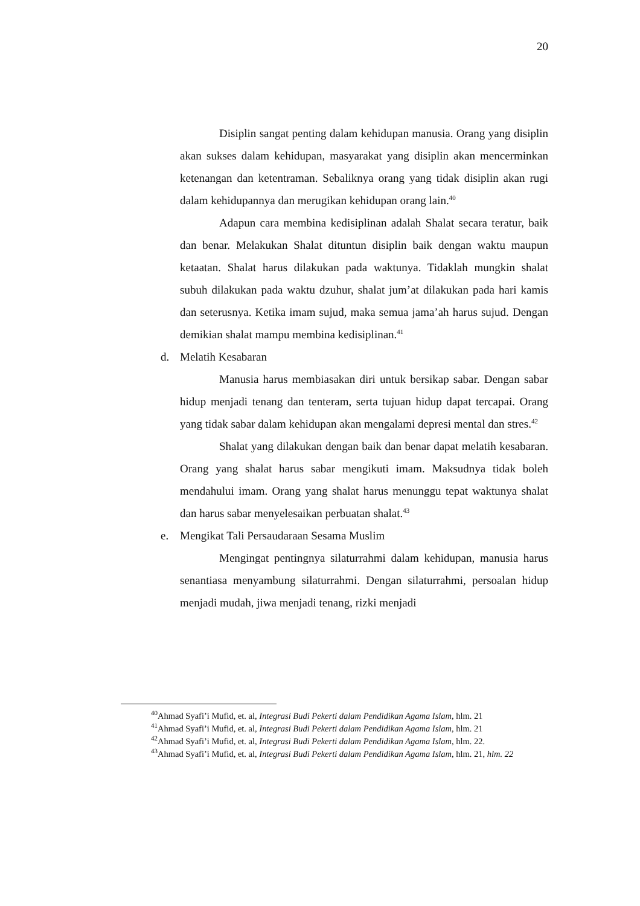20
Disiplin sangat penting dalam kehidupan manusia. Orang yang disiplin akan sukses dalam kehidupan, masyarakat yang disiplin akan mencerminkan ketenangan dan ketentraman. Sebaliknya orang yang tidak disiplin akan rugi dalam kehidupannya dan merugikan kehidupan orang lain.<sup>40</sup>
Adapun cara membina kedisiplinan adalah Shalat secara teratur, baik dan benar. Melakukan Shalat dituntun disiplin baik dengan waktu maupun ketaatan. Shalat harus dilakukan pada waktunya. Tidaklah mungkin shalat subuh dilakukan pada waktu dzuhur, shalat jum’at dilakukan pada hari kamis dan seterusnya. Ketika imam sujud, maka semua jama’ah harus sujud. Dengan demikian shalat mampu membina kedisiplinan.<sup>41</sup>
d. Melatih Kesabaran
Manusia harus membiasakan diri untuk bersikap sabar. Dengan sabar hidup menjadi tenang dan tenteram, serta tujuan hidup dapat tercapai. Orang yang tidak sabar dalam kehidupan akan mengalami depresi mental dan stres.<sup>42</sup>
Shalat yang dilakukan dengan baik dan benar dapat melatih kesabaran. Orang yang shalat harus sabar mengikuti imam. Maksudnya tidak boleh mendahului imam. Orang yang shalat harus menunggu tepat waktunya shalat dan harus sabar menyelesaikan perbuatan shalat.<sup>43</sup>
e. Mengikat Tali Persaudaraan Sesama Muslim
Mengingat pentingnya silaturrahmi dalam kehidupan, manusia harus senantiasa menyambung silaturrahmi. Dengan silaturrahmi, persoalan hidup menjadi mudah, jiwa menjadi tenang, rizki menjadi
<sup>40</sup> Ahmad Syafi’i Mufid, et. al, Integrasi Budi Pekerti dalam Pendidikan Agama Islam, hlm. 21
<sup>41</sup> Ahmad Syafi’i Mufid, et. al, Integrasi Budi Pekerti dalam Pendidikan Agama Islam, hlm. 21
<sup>42</sup> Ahmad Syafi’i Mufid, et. al, Integrasi Budi Pekerti dalam Pendidikan Agama Islam, hlm. 22.
<sup>43</sup> Ahmad Syafi’i Mufid, et. al, Integrasi Budi Pekerti dalam Pendidikan Agama Islam, hlm. 21, hlm. 22